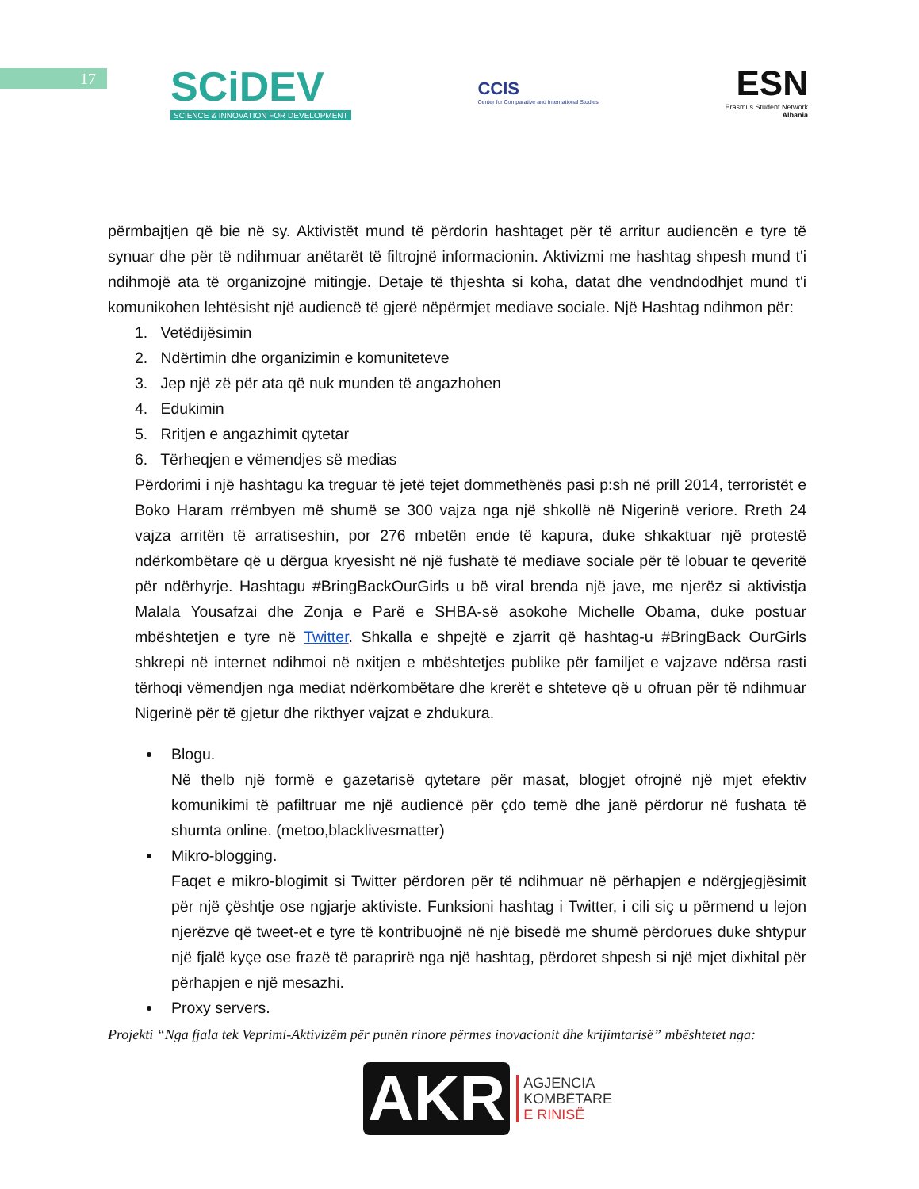17
SCiDEV
SCIENCE & INNOVATION FOR DEVELOPMENT
CCIS
Center for Comparative and International Studies
ESN
Erasmus Student Network
Albania
përmbajtjen që bie në sy. Aktivistët mund të përdorin hashtaget për të arritur audiencën e tyre të synuar dhe për të ndihmuar anëtarët të filtrojnë informacionin. Aktivizmi me hashtag shpesh mund t'i ndihmojë ata të organizojnë mitingje. Detaje të thjeshta si koha, datat dhe vendndodhjet mund t'i komunikohen lehtësisht një audiencë të gjerë nëpërmjet mediave sociale. Një Hashtag ndihmon për:
1. Vetëdijësimin
2. Ndërtimin dhe organizimin e komuniteteve
3. Jep një zë për ata që nuk munden të angazhohen
4. Edukimin
5. Rritjen e angazhimit qytetar
6. Tërheqjen e vëmendjes së medias
Përdorimi i një hashtagu ka treguar të jetë tejet dommethënës pasi p:sh në prill 2014, terroristët e Boko Haram rrëmbyen më shumë se 300 vajza nga një shkollë në Nigerinë veriore. Rreth 24 vajza arritën të arratiseshin, por 276 mbetën ende të kapura, duke shkaktuar një protestë ndërkombëtare që u dërgua kryesisht në një fushatë të mediave sociale për të lobuar te qeveritë për ndërhyrje. Hashtagu #BringBackOurGirls u bë viral brenda një jave, me njerëz si aktivistja Malala Yousafzai dhe Zonja e Parë e SHBA-së asokohe Michelle Obama, duke postuar mbështetjen e tyre në Twitter. Shkalla e shpejtë e zjarrit që hashtag-u #BringBack OurGirls shkrepi në internet ndihmoi në nxitjen e mbështetjes publike për familjet e vajzave ndërsa rasti tërhoqi vëmendjen nga mediat ndërkombëtare dhe krerët e shteteve që u ofruan për të ndihmuar Nigerinë për të gjetur dhe rikthyer vajzat e zhdukura.
Blogu.
Në thelb një formë e gazetarisë qytetare për masat, blogjet ofrojnë një mjet efektiv komunikimi të pafiltruar me një audiencë për çdo temë dhe janë përdorur në fushata të shumta online. (metoo,blacklivesmatter)
Mikro-blogging.
Faqet e mikro-blogimit si Twitter përdoren për të ndihmuar në përhapjen e ndërgjegjësimit për një çështje ose ngjarje aktiviste. Funksioni hashtag i Twitter, i cili siç u përmend u lejon njerëzve që tweet-et e tyre të kontribuojnë në një bisedë me shumë përdorues duke shtypur një fjalë kyçe ose frazë të paraprirë nga një hashtag, përdoret shpesh si një mjet dixhital për përhapjen e një mesazhi.
Proxy servers.
Projekti “Nga fjala tek Veprimi-Aktivizëm për punën rinore përmes inovacionit dhe krijimtarisë” mbështetet nga:
AKR AGJENCIA
KOMBËTARE
E RINISË